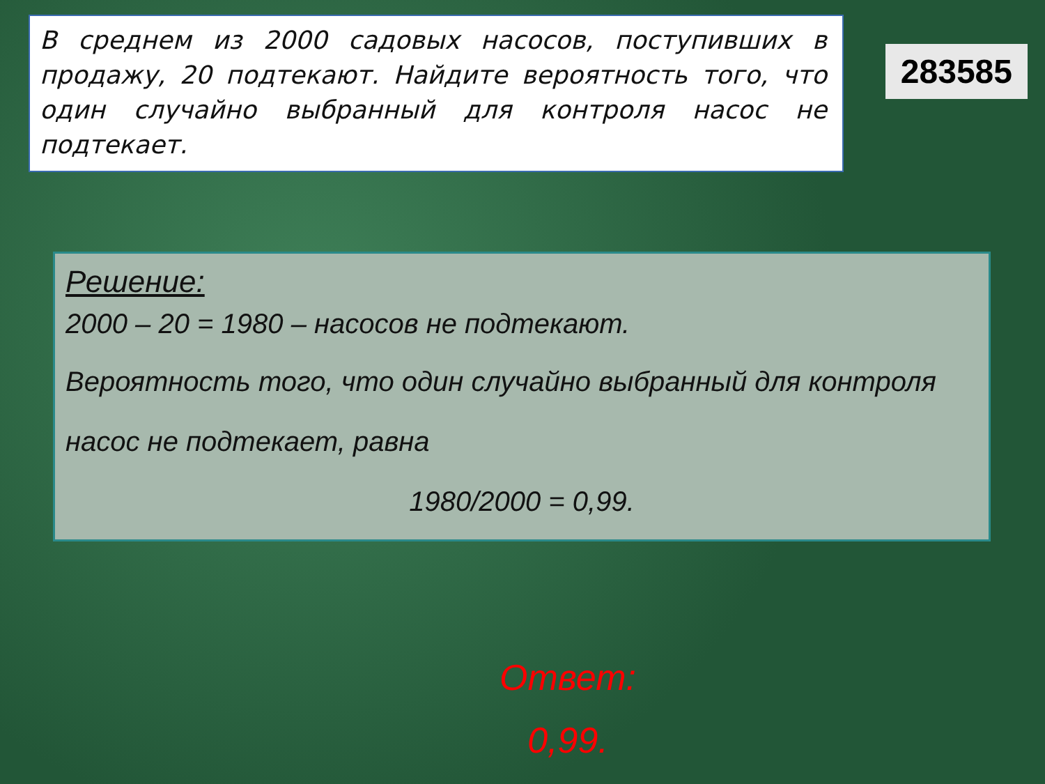В среднем из 2000 садовых насосов, поступивших в продажу, 20 подтекают. Найдите вероятность того, что один случайно выбранный для контроля насос не подтекает.
283585
Решение:
2000 – 20 = 1980 – насосов не подтекают.
Вероятность того, что один случайно выбранный для контроля насос не подтекает, равна
1980/2000 = 0,99.
Ответ:
0,99.